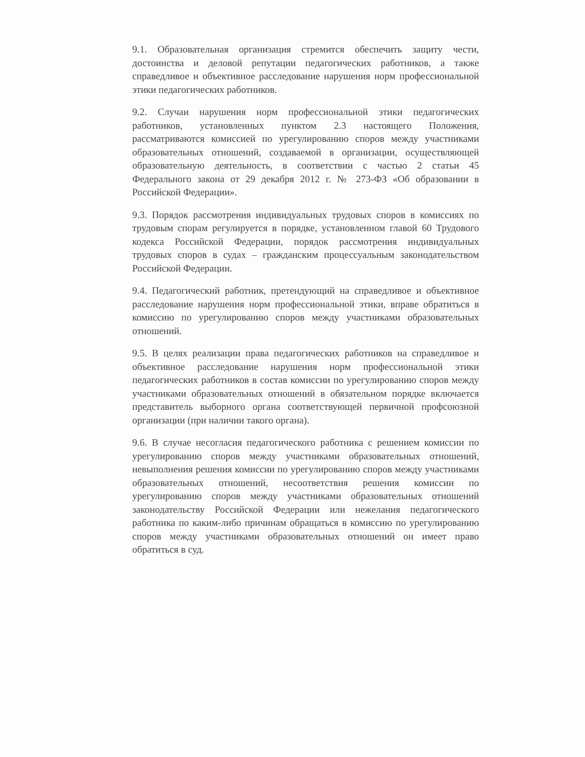9.1. Образовательная организация стремится обеспечить защиту чести, достоинства и деловой репутации педагогических работников, а также справедливое и объективное расследование нарушения норм профессиональной этики педагогических работников.
9.2. Случаи нарушения норм профессиональной этики педагогических работников, установленных пунктом 2.3 настоящего Положения, рассматриваются комиссией по урегулированию споров между участниками образовательных отношений, создаваемой в организации, осуществляющей образовательную деятельность, в соответствии с частью 2 статьи 45 Федерального закона от 29 декабря 2012 г. № 273-ФЗ «Об образовании в Российской Федерации».
9.3. Порядок рассмотрения индивидуальных трудовых споров в комиссиях по трудовым спорам регулируется в порядке, установленном главой 60 Трудового кодекса Российской Федерации, порядок рассмотрения индивидуальных трудовых споров в судах – гражданским процессуальным законодательством Российской Федерации.
9.4. Педагогический работник, претендующий на справедливое и объективное расследование нарушения норм профессиональной этики, вправе обратиться в комиссию по урегулированию споров между участниками образовательных отношений.
9.5. В целях реализации права педагогических работников на справедливое и объективное расследование нарушения норм профессиональной этики педагогических работников в состав комиссии по урегулированию споров между участниками образовательных отношений в обязательном порядке включается представитель выборного органа соответствующей первичной профсоюзной организации (при наличии такого органа).
9.6. В случае несогласия педагогического работника с решением комиссии по урегулированию споров между участниками образовательных отношений, невыполнения решения комиссии по урегулированию споров между участниками образовательных отношений, несоответствия решения комиссии по урегулированию споров между участниками образовательных отношений законодательству Российской Федерации или нежелания педагогического работника по каким-либо причинам обращаться в комиссию по урегулированию споров между участниками образовательных отношений он имеет право обратиться в суд.